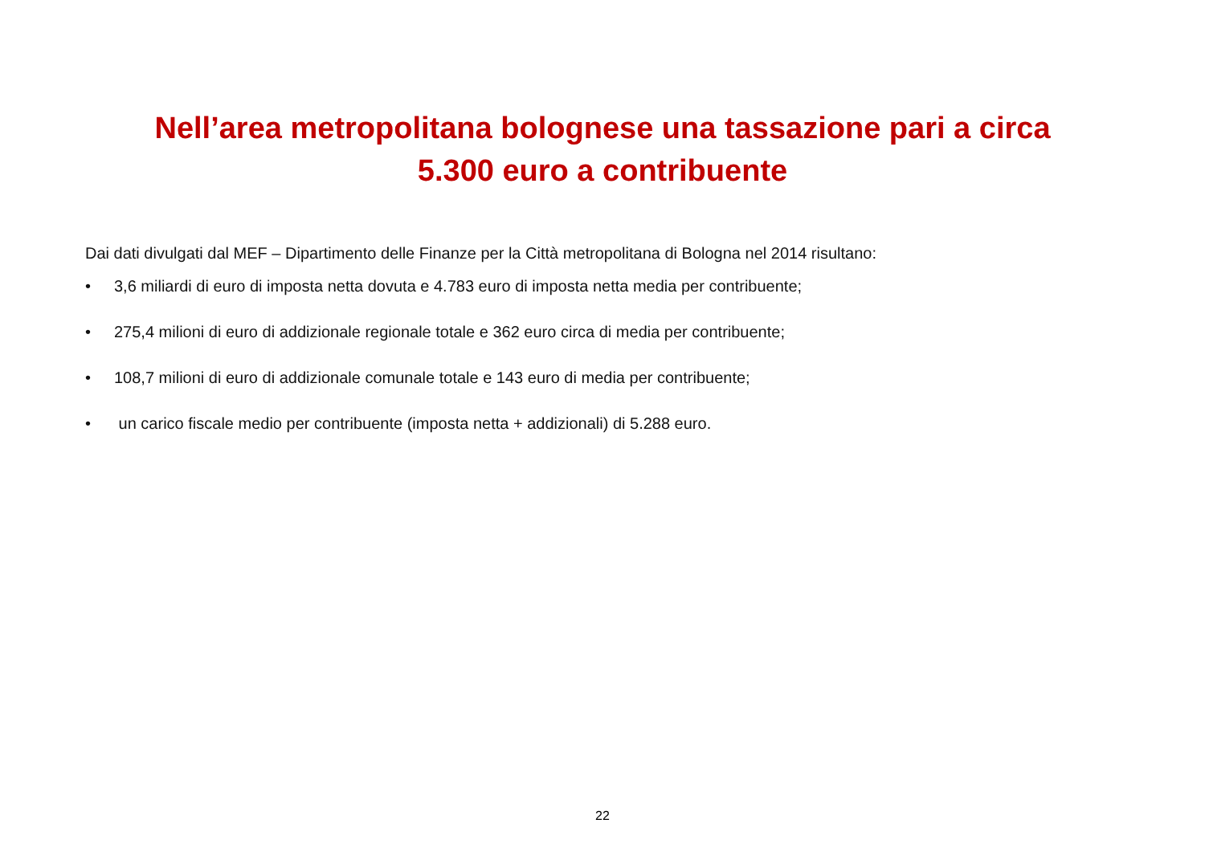Nell’area metropolitana bolognese una tassazione pari a circa
5.300 euro a contribuente
Dai dati divulgati dal MEF – Dipartimento delle Finanze per la Città metropolitana di Bologna nel 2014 risultano:
• 3,6 miliardi di euro di imposta netta dovuta e 4.783 euro di imposta netta media per contribuente;
• 275,4 milioni di euro di addizionale regionale totale e 362 euro circa di media per contribuente;
• 108,7 milioni di euro di addizionale comunale totale e 143 euro di media per contribuente;
• un carico fiscale medio per contribuente (imposta netta + addizionali) di 5.288 euro.
22